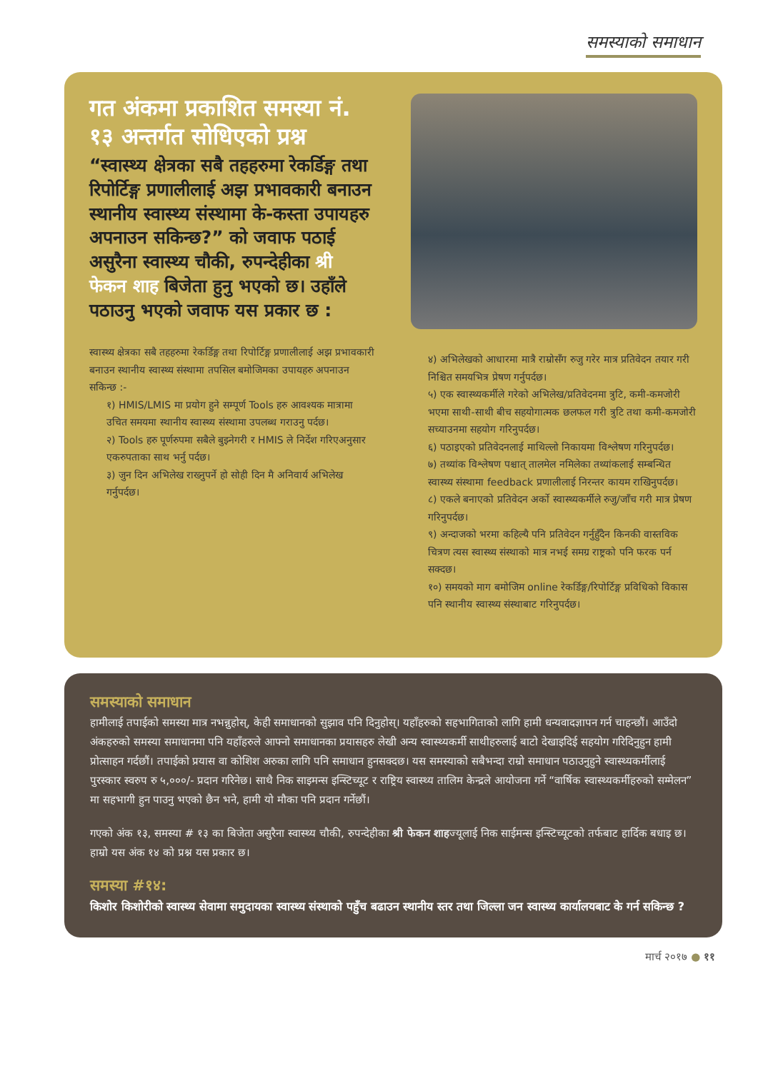समस्याको समाधान
गत अंकमा प्रकाशित समस्या नं. १३ अन्तर्गत सोधिएको प्रश्न
“स्वास्थ्य क्षेत्रका सबै तहहरुमा रेकर्डिङ्ग तथा रिपोर्टिङ्ग प्रणालीलाई अझ प्रभावकारी बनाउन स्थानीय स्वास्थ्य संस्थामा के-कस्ता उपायहरु अपनाउन सकिन्छ?” को जवाफ पठाई असुरैना स्वास्थ्य चौकी, रुपन्देहीका श्री फेकन शाह बिजेता हुनु भएको छ। उहाँले पठाउनु भएको जवाफ यस प्रकार छ :
स्वास्थ्य क्षेत्रका सबै तहहरुमा रेकर्डिङ्ग तथा रिपोर्टिङ्ग प्रणालीलाई अझ प्रभावकारी बनाउन स्थानीय स्वास्थ्य संस्थामा तपसिल बमोजिमका उपायहरु अपनाउन सकिन्छ :-
१) HMIS/LMIS मा प्रयोग हुने सम्पूर्ण Tools हरु आवश्यक मात्रामा उचित समयमा स्थानीय स्वास्थ्य संस्थामा उपलब्ध गराउनु पर्दछ।
२) Tools हरु पूर्णरुपमा सबैले बुझ्नेगरी र HMIS ले निर्देश गरिएअनुसार एकरुपताका साथ भर्नु पर्दछ।
३) जुन दिन अभिलेख राख्नुपर्ने हो सोही दिन मै अनिवार्य अभिलेख गर्नुपर्दछ।
४) अभिलेखको आधारमा मात्रै राम्रोसँग रुजु गरेर मात्र प्रतिवेदन तयार गरी निश्चित समयभित्र प्रेषण गर्नुपर्दछ।
५) एक स्वास्थ्यकर्मीले गरेको अभिलेख/प्रतिवेदनमा त्रुटि, कमी-कमजोरी भएमा साथी-साथी बीच सहयोगात्मक छलफल गरी त्रुटि तथा कमी-कमजोरी सच्याउनमा सहयोग गरिनुपर्दछ।
६) पठाइएको प्रतिवेदनलाई माथिल्लो निकायमा विश्लेषण गरिनुपर्दछ।
७) तथ्यांक विश्लेषण पश्चात् तालमेल नमिलेका तथ्यांकलाई सम्बन्धित स्वास्थ्य संस्थामा feedback प्रणालीलाई निरन्तर कायम राखिनुपर्दछ।
८) एकले बनाएको प्रतिवेदन अर्को स्वास्थ्यकर्मीले रुजु/जाँच गरी मात्र प्रेषण गरिनुपर्दछ।
९) अन्दाजको भरमा कहिल्यै पनि प्रतिवेदन गर्नुहुँदैन किनकी वास्तविक चित्रण त्यस स्वास्थ्य संस्थाको मात्र नभई समग्र राष्ट्रको पनि फरक पर्न सक्दछ।
१०) समयको माग बमोजिम online रेकर्डिङ्ग/रिपोर्टिङ्ग प्रविधिको विकास पनि स्थानीय स्वास्थ्य संस्थाबाट गरिनुपर्दछ।
समस्याको समाधान
हामीलाई तपाईको समस्या मात्र नभन्नुहोस्, केही समाधानको सुझाव पनि दिनुहोस्। यहाँहरुको सहभागिताको लागि हामी धन्यवादज्ञापन गर्न चाहन्छौं। आउँदो अंकहरुको समस्या समाधानमा पनि यहाँहरुले आफ्नो समाधानका प्रयासहरु लेखी अन्य स्वास्थ्यकर्मी साथीहरुलाई बाटो देखाइदिई सहयोग गरिदिनुहुन हामी प्रोत्साहन गर्दछौं। तपाईको प्रयास वा कोशिश अरुका लागि पनि समाधान हुनसक्दछ। यस समस्याको सबैभन्दा राम्रो समाधान पठाउनुहुने स्वास्थ्यकर्मीलाई पुरस्कार स्वरुप रु ५,०००/- प्रदान गरिनेछ। साथै निक साइमन्स इन्स्टिच्यूट र राष्ट्रिय स्वास्थ्य तालिम केन्द्रले आयोजना गर्ने “वार्षिक स्वास्थ्यकर्मीहरुको सम्मेलन” मा सहभागी हुन पाउनु भएको छैन भने, हामी यो मौका पनि प्रदान गर्नेछौं।
गएको अंक १३, समस्या # १३ का बिजेता असुरैना स्वास्थ्य चौकी, रुपन्देहीका श्री फेकन शाहज्यूलाई निक साईमन्स इन्स्टिच्यूटको तर्फबाट हार्दिक बधाइ छ। हाम्रो यस अंक १४ को प्रश्न यस प्रकार छ।
समस्या #१४:
किशोर किशोरीको स्वास्थ्य सेवामा समुदायका स्वास्थ्य संस्थाको पहुँच बढाउन स्थानीय स्तर तथा जिल्ला जन स्वास्थ्य कार्यालयबाट के गर्न सकिन्छ ?
मार्च २०१७ ● ११